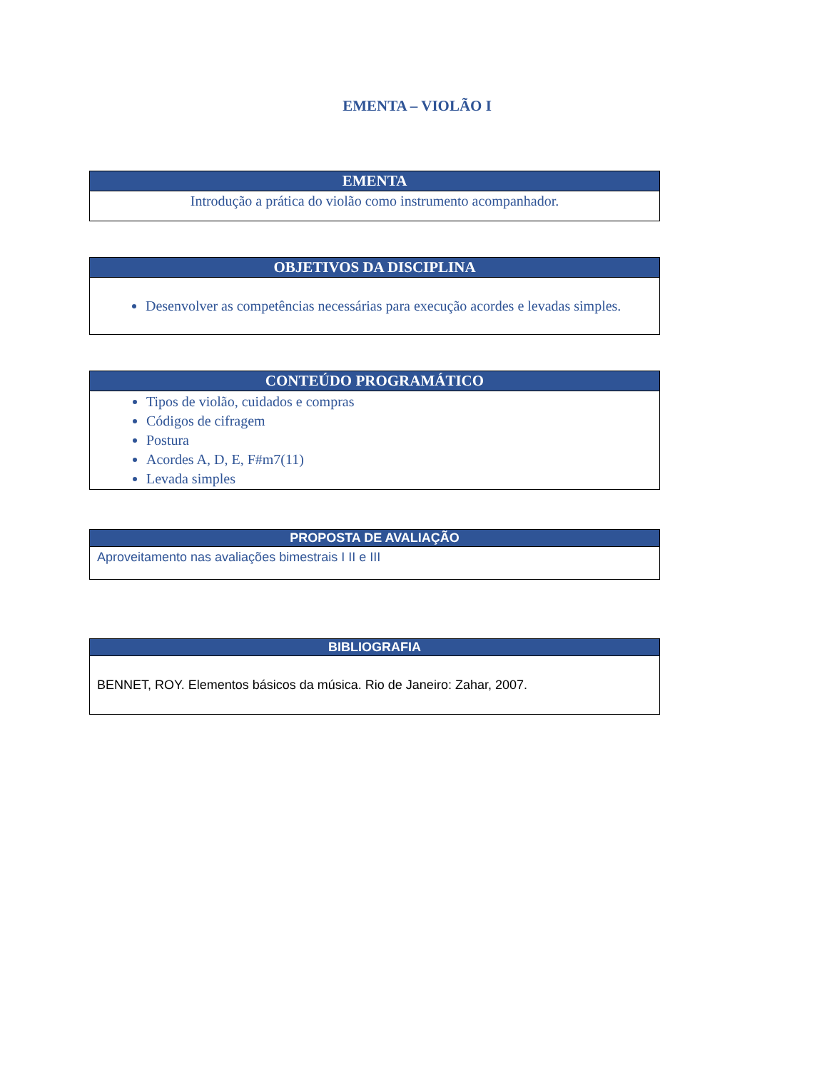EMENTA – VIOLÃO I
| EMENTA |
| --- |
| Introdução a prática do violão como instrumento acompanhador. |
| OBJETIVOS DA DISCIPLINA |
| --- |
| Desenvolver as competências necessárias para execução acordes e levadas simples. |
| CONTEÚDO PROGRAMÁTICO |
| --- |
| Tipos de violão, cuidados e compras Códigos de cifragem Postura Acordes A, D, E, F#m7(11) Levada simples |
| PROPOSTA DE AVALIAÇÃO |
| --- |
| Aproveitamento nas avaliações bimestrais I II e III |
| BIBLIOGRAFIA |
| --- |
| BENNET, ROY. Elementos básicos da música. Rio de Janeiro: Zahar, 2007. |